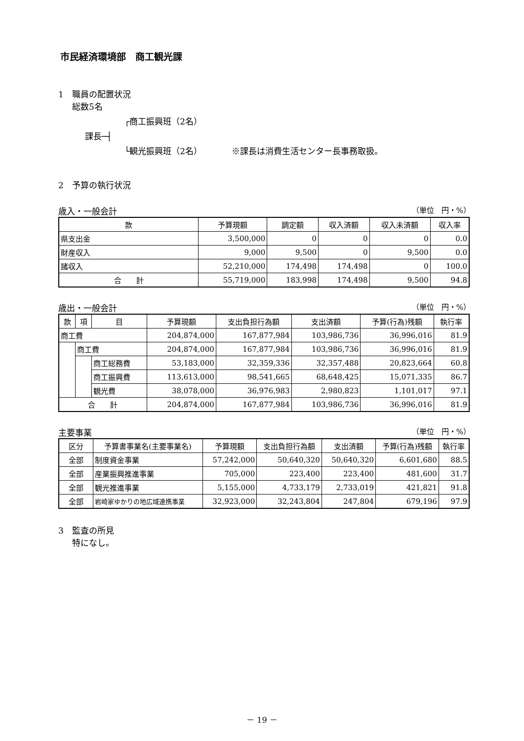市民経済環境部　商工観光課
1　職員の配置状況
総数5名
┌商工振興班（2名）
課長─┤
└観光振興班（2名）　　　　※課長は消費生活センター長事務取扱。
2　予算の執行状況
歳入・一般会計 （単位　円・%）
| 款 | 予算現額 | 調定額 | 収入済額 | 収入未済額 | 収入率 |
| --- | --- | --- | --- | --- | --- |
| 県支出金 | 3,500,000 | 0 | 0 | 0 | 0.0 |
| 財産収入 | 9,000 | 9,500 | 0 | 9,500 | 0.0 |
| 諸収入 | 52,210,000 | 174,498 | 174,498 | 0 | 100.0 |
| 合 計 | 55,719,000 | 183,998 | 174,498 | 9,500 | 94.8 |
歳出・一般会計 （単位　円・%）
| 款 | 項 | 目 | 予算現額 | 支出負担行為額 | 支出済額 | 予算(行為)残額 | 執行率 |
| --- | --- | --- | --- | --- | --- | --- | --- |
| 商工費 | | | 204,874,000 | 167,877,984 | 103,986,736 | 36,996,016 | 81.9 |
| | 商工費 | | 204,874,000 | 167,877,984 | 103,986,736 | 36,996,016 | 81.9 |
| | | 商工総務費 | 53,183,000 | 32,359,336 | 32,357,488 | 20,823,664 | 60.8 |
| | | 商工振興費 | 113,613,000 | 98,541,665 | 68,648,425 | 15,071,335 | 86.7 |
| | | 観光費 | 38,078,000 | 36,976,983 | 2,980,823 | 1,101,017 | 97.1 |
| 合 計 | | | 204,874,000 | 167,877,984 | 103,986,736 | 36,996,016 | 81.9 |
主要事業 （単位　円・%）
| 区分 | 予算書事業名(主要事業名) | 予算現額 | 支出負担行為額 | 支出済額 | 予算(行為)残額 | 執行率 |
| --- | --- | --- | --- | --- | --- | --- |
| 全部 | 制度資金事業 | 57,242,000 | 50,640,320 | 50,640,320 | 6,601,680 | 88.5 |
| 全部 | 産業振興推進事業 | 705,000 | 223,400 | 223,400 | 481,600 | 31.7 |
| 全部 | 観光推進事業 | 5,155,000 | 4,733,179 | 2,733,019 | 421,821 | 91.8 |
| 全部 | 岩崎家ゆかりの地広域連携事業 | 32,923,000 | 32,243,804 | 247,804 | 679,196 | 97.9 |
3　監査の所見
特になし。
－ 19 －